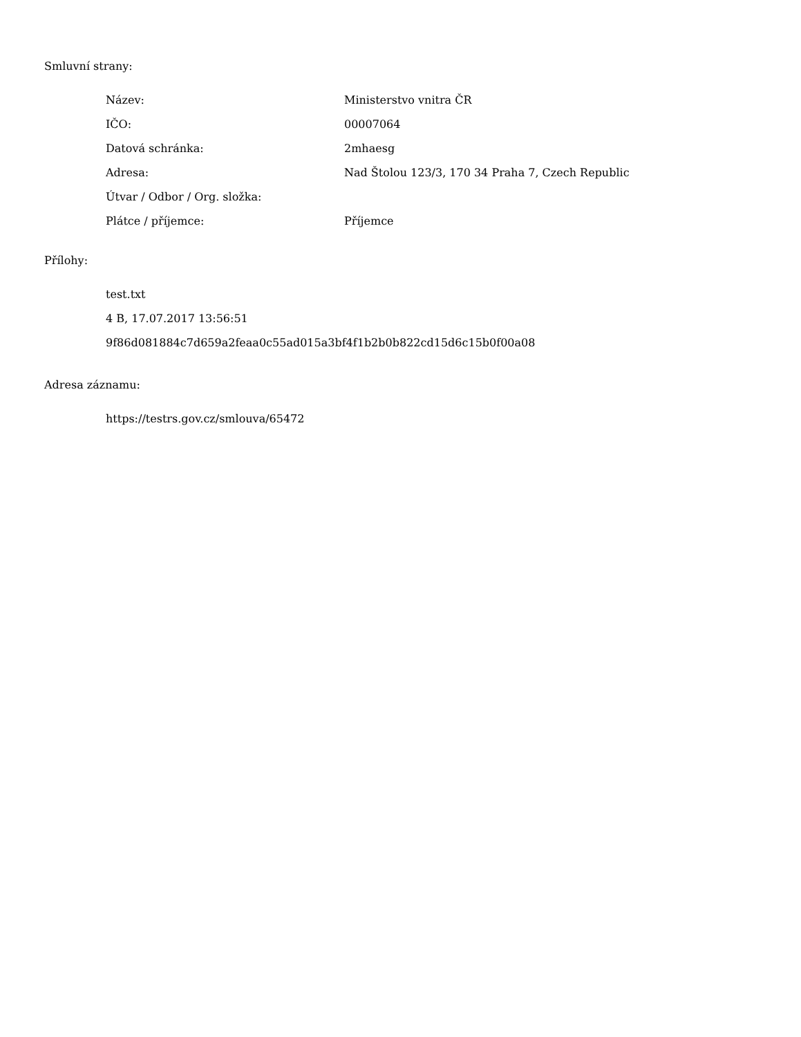Smluvní strany:
| Název: | Ministerstvo vnitra ČR |
| IČO: | 00007064 |
| Datová schránka: | 2mhaesg |
| Adresa: | Nad Štolou 123/3, 170 34 Praha 7, Czech Republic |
| Útvar / Odbor / Org. složka: | |
| Plátce / příjemce: | Příjemce |
Přílohy:
test.txt
4 B, 17.07.2017 13:56:51
9f86d081884c7d659a2feaa0c55ad015a3bf4f1b2b0b822cd15d6c15b0f00a08
Adresa záznamu:
https://testrs.gov.cz/smlouva/65472